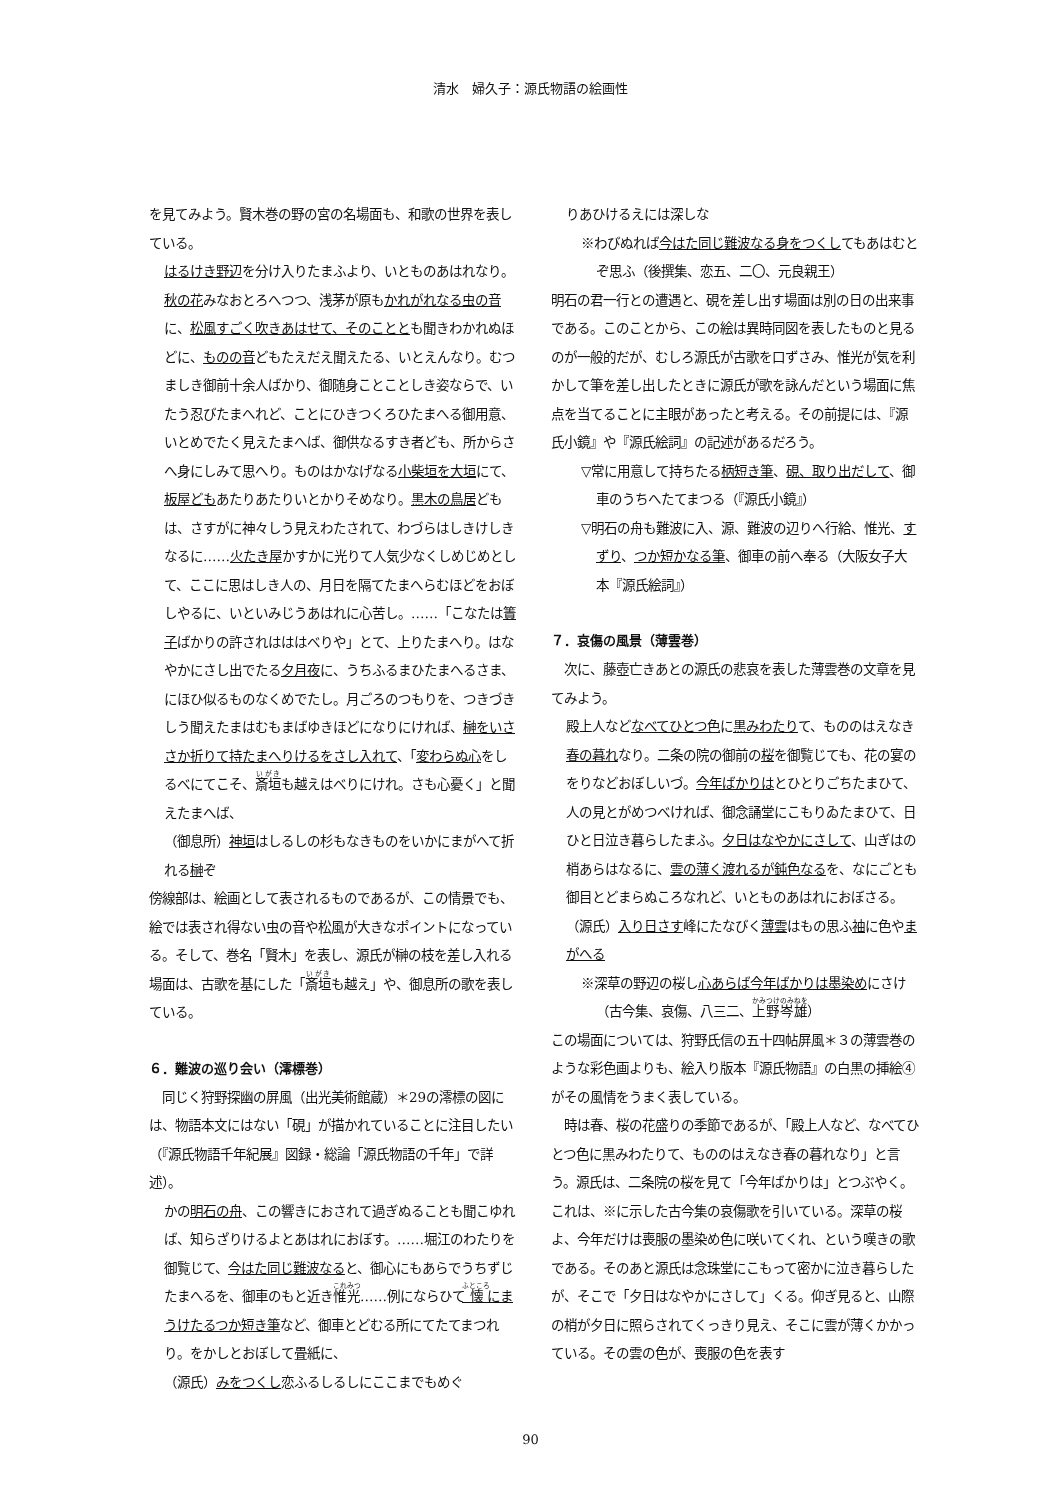清水　婦久子：源氏物語の絵画性
を見てみよう。賢木巻の野の宮の名場面も、和歌の世界を表している。
はるけき野辺を分け入りたまふより、いとものあはれなり。秋の花みなおとろへつつ、浅茅が原もかれがれなる虫の音に、松風すごく吹きあはせて、そのこととも聞きわかれぬほどに、ものの音どもたえだえ聞えたる、いとえんなり。むつましき御前十余人ばかり、御随身ことことしき姿ならで、いたう忍びたまへれど、ことにひきつくろひたまへる御用意、いとめでたく見えたまへば、御供なるすき者ども、所からさへ身にしみて思へり。ものはかなげなる小柴垣を大垣にて、板屋どもあたりあたりいとかりそめなり。黒木の鳥居どもは、さすがに神々しう見えわたされて、わづらはしきけしきなるに……火たき屋かすかに光りて人気少なくしめじめとして、ここに思はしき人の、月日を隔てたまへらむほどをおぼしやるに、いといみじうあはれに心苦し。……「こなたは簀子ばかりの許されはははべりや」とて、上りたまへり。はなやかにさし出でたる夕月夜に、うちふるまひたまへるさま、にほひ似るものなくめでたし。月ごろのつもりを、つきづきしう聞えたまはむもまばゆきほどになりにければ、榊をいささか折りて持たまへりけるをさし入れて、「変わらぬ心をしるべにてこそ、斎垣も越えはべりにけれ。さも心憂く」と聞えたまへば、
（御息所）神垣はしるしの杉もなきものをいかにまがへて折れる榊ぞ
傍線部は、絵画として表されるものであるが、この情景でも、絵では表され得ない虫の音や松風が大きなポイントになっている。そして、巻名「賢木」を表し、源氏が榊の枝を差し入れる場面は、古歌を基にした「斎垣も越え」や、御息所の歌を表している。
６．難波の巡り会い（澪標巻）
　同じく狩野探幽の屏風（出光美術館蔵）＊29の澪標の図には、物語本文にはない「硯」が描かれていることに注目したい（『源氏物語千年紀展』図録・総論「源氏物語の千年」で詳述）。
かの明石の舟、この響きにおされて過ぎぬることも聞こゆれば、知らざりけるよとあはれにおぼす。……堀江のわたりを御覧じて、今はた同じ難波なると、御心にもあらでうちずじたまへるを、御車のもと近き惟光……例にならひて懐にまうけたるつか短き筆など、御車とどむる所にてたてまつれり。をかしとおぼして畳紙に、
（源氏）みをつくし恋ふるしるしにここまでもめぐ
りあひけるえには深しな
※わびぬれば今はた同じ難波なる身をつくしてもあはむとぞ思ふ（後撰集、恋五、二〇、元良親王）
明石の君一行との遭遇と、硯を差し出す場面は別の日の出来事である。このことから、この絵は異時同図を表したものと見るのが一般的だが、むしろ源氏が古歌を口ずさみ、惟光が気を利かして筆を差し出したときに源氏が歌を詠んだという場面に焦点を当てることに主眼があったと考える。その前提には、『源氏小鏡』や『源氏絵詞』の記述があるだろう。
▽常に用意して持ちたる柄短き筆、硯、取り出だして、御車のうちへたてまつる（『源氏小鏡』）
▽明石の舟も難波に入、源、難波の辺りへ行給、惟光、すずり、つか短かなる筆、御車の前へ奉る（大阪女子大本『源氏絵詞』）
７．哀傷の風景（薄雲巻）
　次に、藤壺亡きあとの源氏の悲哀を表した薄雲巻の文章を見てみよう。
殿上人などなべてひとつ色に黒みわたりて、もののはえなき春の暮れなり。二条の院の御前の桜を御覧じても、花の宴のをりなどおぼしいづ。今年ばかりはとひとりごちたまひて、人の見とがめつべければ、御念誦堂にこもりゐたまひて、日ひと日泣き暮らしたまふ。夕日はなやかにさして、山ぎはの梢あらはなるに、雲の薄く渡れるが鈍色なるを、なにごとも御目とどまらぬころなれど、いとものあはれにおぼさる。
（源氏）入り日さす峰にたなびく薄雲はもの思ふ袖に色やまがへる
※深草の野辺の桜し心あらば今年ばかりは墨染めにさけ（古今集、哀傷、八三二、上野岑雄）
この場面については、狩野氏信の五十四帖屏風＊３の薄雲巻のような彩色画よりも、絵入り版本『源氏物語』の白黒の挿絵④がその風情をうまく表している。
　時は春、桜の花盛りの季節であるが、「殿上人など、なべてひとつ色に黒みわたりて、もののはえなき春の暮れなり」と言う。源氏は、二条院の桜を見て「今年ばかりは」とつぶやく。これは、※に示した古今集の哀傷歌を引いている。深草の桜よ、今年だけは喪服の墨染め色に咲いてくれ、という嘆きの歌である。そのあと源氏は念珠堂にこもって密かに泣き暮らしたが、そこで「夕日はなやかにさして」くる。仰ぎ見ると、山際の梢が夕日に照らされてくっきり見え、そこに雲が薄くかかっている。その雲の色が、喪服の色を表す
90